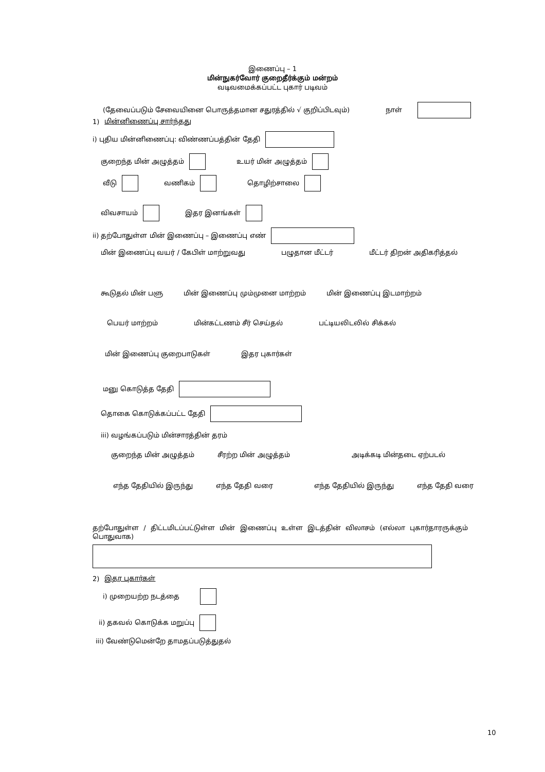இணைப்பு – 1
மின்நுகர்வோர் குறைதீர்க்கும் மன்றம்
வடிவமைக்கப்பட்ட புகார் படிவம்
(தேவைப்படும் சேவையினை பொருத்தமான சதுரத்தில் √ குறிப்பிடவும்) நாள்
1) மின்னிணைப்பு சார்ந்தது
i) புதிய மின்னிணைப்பு: விண்ணப்பத்தின் தேதி
குறைந்த மின் அழுத்தம் உயர் மின் அழுத்தம்
வீடு வணிகம் தொழிற்சாலை
விவசாயம் இதர இனங்கள்
ii) தற்போதுள்ள மின் இணைப்பு – இணைப்பு எண்
மின் இணைப்பு வயர் / கேபிள் மாற்றுவது பழுதான மீட்டர் மீட்டர் திறன் அதிகரித்தல்
கூடுதல் மின் பளு மின் இணைப்பு மும்முனை மாற்றம் மின் இணைப்பு இடமாற்றம்
பெயர் மாற்றம் மின்கட்டணம் சீர் செய்தல் பட்டியலிடலில் சிக்கல்
மின் இணைப்பு குறைபாடுகள் இதர புகார்கள்
மனு கொடுத்த தேதி
தொகை கொடுக்கப்பட்ட தேதி
iii) வழங்கப்படும் மின்சாரத்தின் தரம்
குறைந்த மின் அழுத்தம் சீரற்ற மின் அழுத்தம் அடிக்கடி மின்தடை ஏற்படல்
எந்த தேதியில் இருந்து எந்த தேதி வரை எந்த தேதியில் இருந்து எந்த தேதி வரை
தற்போதுள்ள / திட்டமிடப்பட்டுள்ள மின் இணைப்பு உள்ள இடத்தின் விலாசம் (எல்லா புகார்தாரருக்கும் பொதுவாக)
2) இதர புகார்கள்
i) முறையற்ற நடத்தை
ii) தகவல் கொடுக்க மறுப்பு
iii) வேண்டுமென்றே தாமதப்படுத்துதல்
10